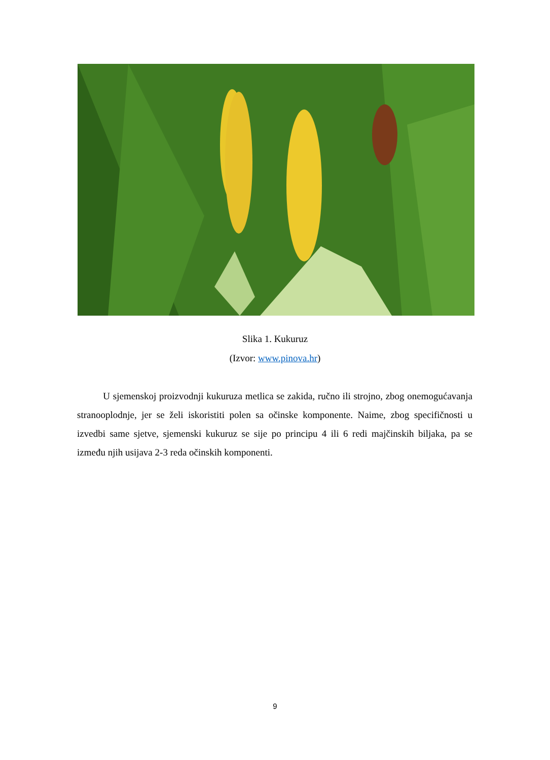Slika 1. Kukuruz
(Izvor: www.pinova.hr)
U sjemenskoj proizvodnji kukuruza metlica se zakida, ručno ili strojno, zbog onemogućavanja stranooplodnje, jer se želi iskoristiti polen sa očinske komponente. Naime, zbog specifičnosti u izvedbi same sjetve, sjemenski kukuruz se sije po principu 4 ili 6 redi majčinskih biljaka, pa se između njih usijava 2-3 reda očinskih komponenti.
9